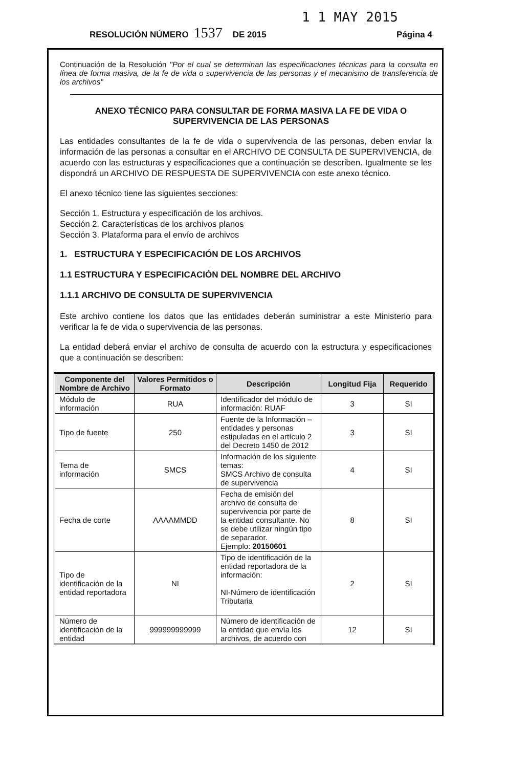1 1 MAY 2015
RESOLUCIÓN NÚMERO 1537 DE 2015 Página 4
Continuación de la Resolución "Por el cual se determinan las especificaciones técnicas para la consulta en línea de forma masiva, de la fe de vida o supervivencia de las personas y el mecanismo de transferencia de los archivos"
ANEXO TÉCNICO PARA CONSULTAR DE FORMA MASIVA LA FE DE VIDA O SUPERVIVENCIA DE LAS PERSONAS
Las entidades consultantes de la fe de vida o supervivencia de las personas, deben enviar la información de las personas a consultar en el ARCHIVO DE CONSULTA DE SUPERVIVENCIA, de acuerdo con las estructuras y especificaciones que a continuación se describen. Igualmente se les dispondrá un ARCHIVO DE RESPUESTA DE SUPERVIVENCIA con este anexo técnico.
El anexo técnico tiene las siguientes secciones:
Sección 1. Estructura y especificación de los archivos.
Sección 2. Características de los archivos planos
Sección 3. Plataforma para el envío de archivos
1. ESTRUCTURA Y ESPECIFICACIÓN DE LOS ARCHIVOS
1.1 ESTRUCTURA Y ESPECIFICACIÓN DEL NOMBRE DEL ARCHIVO
1.1.1 ARCHIVO DE CONSULTA DE SUPERVIVENCIA
Este archivo contiene los datos que las entidades deberán suministrar a este Ministerio para verificar la fe de vida o supervivencia de las personas.
La entidad deberá enviar el archivo de consulta de acuerdo con la estructura y especificaciones que a continuación se describen:
| Componente del Nombre de Archivo | Valores Permitidos o Formato | Descripción | Longitud Fija | Requerido |
| --- | --- | --- | --- | --- |
| Módulo de información | RUA | Identificador del módulo de información: RUAF | 3 | SI |
| Tipo de fuente | 250 | Fuente de la Información – entidades y personas estipuladas en el artículo 2 del Decreto 1450 de 2012 | 3 | SI |
| Tema de información | SMCS | Información de los siguiente temas: SMCS Archivo de consulta de supervivencia | 4 | SI |
| Fecha de corte | AAAAMMDD | Fecha de emisión del archivo de consulta de supervivencia por parte de la entidad consultante. No se debe utilizar ningún tipo de separador. Ejemplo: 20150601 | 8 | SI |
| Tipo de identificación de la entidad reportadora | NI | Tipo de identificación de la entidad reportadora de la información: NI-Número de identificación Tributaria | 2 | SI |
| Número de identificación de la entidad | 999999999999 | Número de identificación de la entidad que envía los archivos, de acuerdo con | 12 | SI |